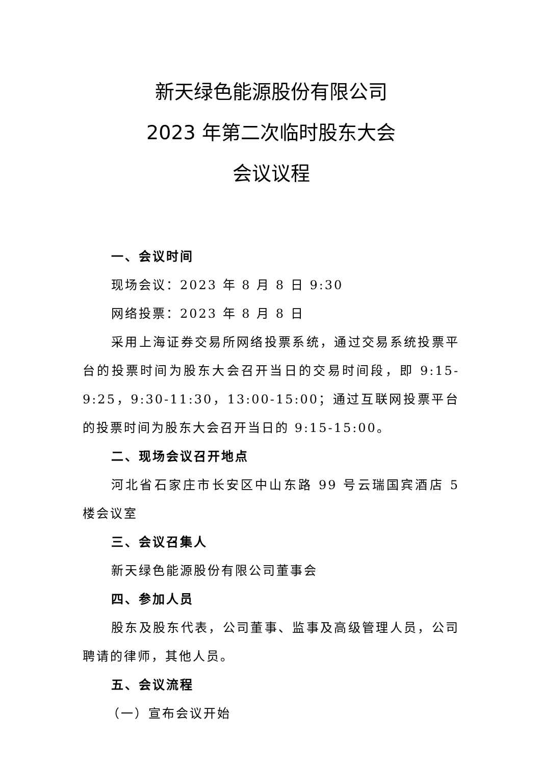新天绿色能源股份有限公司
2023 年第二次临时股东大会
会议议程
一、会议时间
现场会议：2023 年 8 月 8 日 9:30
网络投票：2023 年 8 月 8 日
采用上海证券交易所网络投票系统，通过交易系统投票平台的投票时间为股东大会召开当日的交易时间段，即 9:15-9:25，9:30-11:30，13:00-15:00；通过互联网投票平台的投票时间为股东大会召开当日的 9:15-15:00。
二、现场会议召开地点
河北省石家庄市长安区中山东路 99 号云瑞国宾酒店 5 楼会议室
三、会议召集人
新天绿色能源股份有限公司董事会
四、参加人员
股东及股东代表，公司董事、监事及高级管理人员，公司聘请的律师，其他人员。
五、会议流程
（一）宣布会议开始